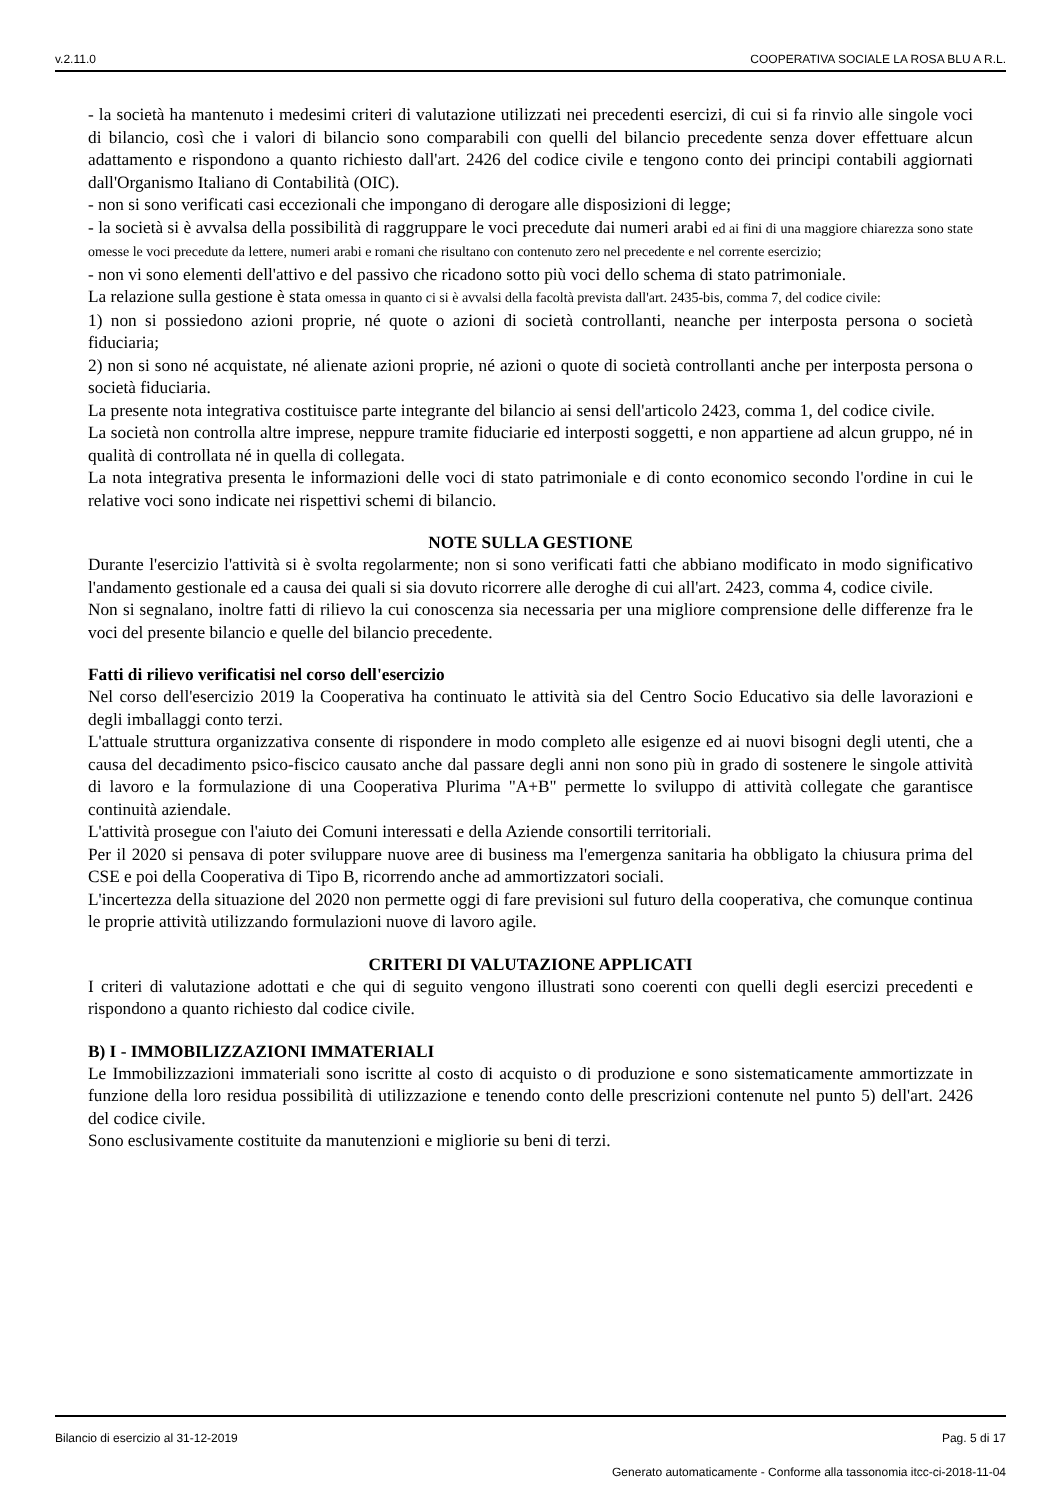v.2.11.0 COOPERATIVA SOCIALE LA ROSA BLU A R.L.
- la società ha mantenuto i medesimi criteri di valutazione utilizzati nei precedenti esercizi, di cui si fa rinvio alle singole voci di bilancio, così che i valori di bilancio sono comparabili con quelli del bilancio precedente senza dover effettuare alcun adattamento e rispondono a quanto richiesto dall'art. 2426 del codice civile e tengono conto dei principi contabili aggiornati dall'Organismo Italiano di Contabilità (OIC).
- non si sono verificati casi eccezionali che impongano di derogare alle disposizioni di legge;
- la società si è avvalsa della possibilità di raggruppare le voci precedute dai numeri arabi ed ai fini di una maggiore chiarezza sono state omesse le voci precedute da lettere, numeri arabi e romani che risultano con contenuto zero nel precedente e nel corrente esercizio;
- non vi sono elementi dell'attivo e del passivo che ricadono sotto più voci dello schema di stato patrimoniale.
La relazione sulla gestione è stata omessa in quanto ci si è avvalsi della facoltà prevista dall'art. 2435-bis, comma 7, del codice civile:
1) non si possiedono azioni proprie, né quote o azioni di società controllanti, neanche per interposta persona o società fiduciaria;
2) non si sono né acquistate, né alienate azioni proprie, né azioni o quote di società controllanti anche per interposta persona o società fiduciaria.
La presente nota integrativa costituisce parte integrante del bilancio ai sensi dell'articolo 2423, comma 1, del codice civile.
La società non controlla altre imprese, neppure tramite fiduciarie ed interposti soggetti, e non appartiene ad alcun gruppo, né in qualità di controllata né in quella di collegata.
La nota integrativa presenta le informazioni delle voci di stato patrimoniale e di conto economico secondo l'ordine in cui le relative voci sono indicate nei rispettivi schemi di bilancio.
NOTE SULLA GESTIONE
Durante l'esercizio l'attività si è svolta regolarmente; non si sono verificati fatti che abbiano modificato in modo significativo l'andamento gestionale ed a causa dei quali si sia dovuto ricorrere alle deroghe di cui all'art. 2423, comma 4, codice civile.
Non si segnalano, inoltre fatti di rilievo la cui conoscenza sia necessaria per una migliore comprensione delle differenze fra le voci del presente bilancio e quelle del bilancio precedente.
Fatti di rilievo verificatisi nel corso dell'esercizio
Nel corso dell'esercizio 2019 la Cooperativa ha continuato le attività sia del Centro Socio Educativo sia delle lavorazioni e degli imballaggi conto terzi.
L'attuale struttura organizzativa consente di rispondere in modo completo alle esigenze ed ai nuovi bisogni degli utenti, che a causa del decadimento psico-fiscico causato anche dal passare degli anni non sono più in grado di sostenere le singole attività di lavoro e la formulazione di una Cooperativa Plurima "A+B" permette lo sviluppo di attività collegate che garantisce continuità aziendale.
L'attività prosegue con l'aiuto dei Comuni interessati e della Aziende consortili territoriali.
Per il 2020 si pensava di poter sviluppare nuove aree di business ma l'emergenza sanitaria ha obbligato la chiusura prima del CSE e poi della Cooperativa di Tipo B, ricorrendo anche ad ammortizzatori sociali.
L'incertezza della situazione del 2020 non permette oggi di fare previsioni sul futuro della cooperativa, che comunque continua le proprie attività utilizzando formulazioni nuove di lavoro agile.
CRITERI DI VALUTAZIONE APPLICATI
I criteri di valutazione adottati e che qui di seguito vengono illustrati sono coerenti con quelli degli esercizi precedenti e rispondono a quanto richiesto dal codice civile.
B) I - IMMOBILIZZAZIONI IMMATERIALI
Le Immobilizzazioni immateriali sono iscritte al costo di acquisto o di produzione e sono sistematicamente ammortizzate in funzione della loro residua possibilità di utilizzazione e tenendo conto delle prescrizioni contenute nel punto 5) dell'art. 2426 del codice civile.
Sono esclusivamente costituite da manutenzioni e migliorie su beni di terzi.
Bilancio di esercizio al 31-12-2019 Pag. 5 di 17
Generato automaticamente - Conforme alla tassonomia itcc-ci-2018-11-04